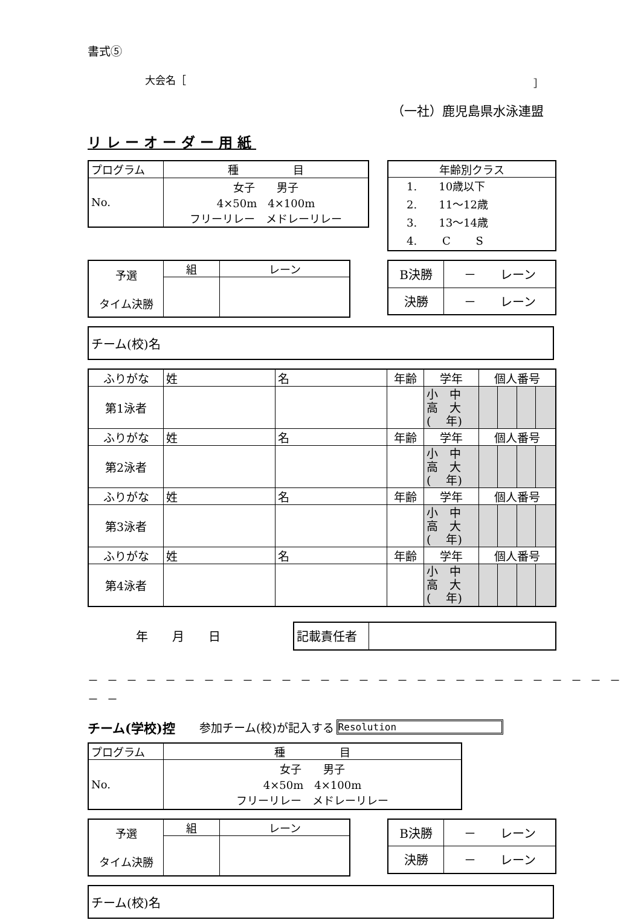書式⑤
大会名［ ］
（一社）鹿児島県水泳連盟
リレーオーダー用紙
| プログラム | 種 目 |
| No. | 女子 男子 4×50m 4×100m フリーリレー メドレーリレー |
| 年齢別クラス |
| 1. 10歳以下 2. 11～12歳 3. 13～14歳 4. C S |
| 予選 タイム決勝 | 組 | レーン |
| B決勝 | － レーン |
| 決勝 | － レーン |
チーム(校)名
| ふりがな | 姓 | 名 | 年齢 | 学年 | 個人番号 | | | |
| 第1泳者 | | | | 小 中 高 大 ( 年) | | | | |
| ふりがな | 姓 | 名 | 年齢 | 学年 | 個人番号 | | | |
| 第2泳者 | | | | 小 中 高 大 ( 年) | | | | |
| ふりがな | 姓 | 名 | 年齢 | 学年 | 個人番号 | | | |
| 第3泳者 | | | | 小 中 高 大 ( 年) | | | | |
| ふりがな | 姓 | 名 | 年齢 | 学年 | 個人番号 | | | |
| 第4泳者 | | | | 小 中 高 大 ( 年) | | | | |
年　　月　　日
| 記載責任者 | |
－－－－－－－－－－－－－－－－－－－－－－－－－－－－－－
チーム(学校)控 参加チーム(校)が記入する Resolution
| プログラム | 種 目 |
| No. | 女子 男子 4×50m 4×100m フリーリレー メドレーリレー |
| 予選 タイム決勝 | 組 | レーン |
| B決勝 | － レーン |
| 決勝 | － レーン |
チーム(校)名